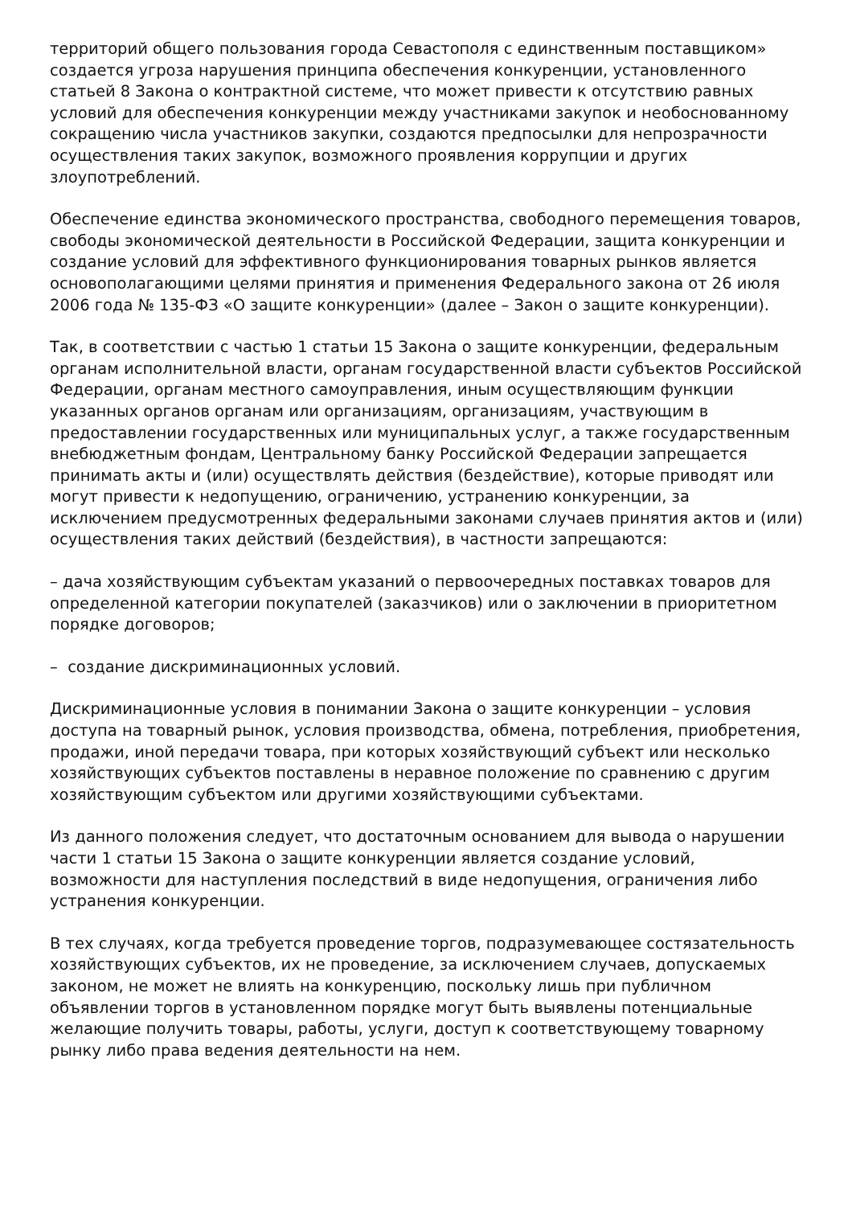территорий общего пользования города Севастополя с единственным поставщиком» создается угроза нарушения принципа обеспечения конкуренции, установленного статьей 8 Закона о контрактной системе, что может привести к отсутствию равных условий для обеспечения конкуренции между участниками закупок и необоснованному сокращению числа участников закупки, создаются предпосылки для непрозрачности осуществления таких закупок, возможного проявления коррупции и других злоупотреблений.
Обеспечение единства экономического пространства, свободного перемещения товаров, свободы экономической деятельности в Российской Федерации, защита конкуренции и создание условий для эффективного функционирования товарных рынков является основополагающими целями принятия и применения Федерального закона от 26 июля 2006 года № 135-ФЗ «О защите конкуренции» (далее – Закон о защите конкуренции).
Так, в соответствии с частью 1 статьи 15 Закона о защите конкуренции, федеральным органам исполнительной власти, органам государственной власти субъектов Российской Федерации, органам местного самоуправления, иным осуществляющим функции указанных органов органам или организациям, организациям, участвующим в предоставлении государственных или муниципальных услуг, а также государственным внебюджетным фондам, Центральному банку Российской Федерации запрещается принимать акты и (или) осуществлять действия (бездействие), которые приводят или могут привести к недопущению, ограничению, устранению конкуренции, за исключением предусмотренных федеральными законами случаев принятия актов и (или) осуществления таких действий (бездействия), в частности запрещаются:
– дача хозяйствующим субъектам указаний о первоочередных поставках товаров для определенной категории покупателей (заказчиков) или о заключении в приоритетном порядке договоров;
– создание дискриминационных условий.
Дискриминационные условия в понимании Закона о защите конкуренции – условия доступа на товарный рынок, условия производства, обмена, потребления, приобретения, продажи, иной передачи товара, при которых хозяйствующий субъект или несколько хозяйствующих субъектов поставлены в неравное положение по сравнению с другим хозяйствующим субъектом или другими хозяйствующими субъектами.
Из данного положения следует, что достаточным основанием для вывода о нарушении части 1 статьи 15 Закона о защите конкуренции является создание условий, возможности для наступления последствий в виде недопущения, ограничения либо устранения конкуренции.
В тех случаях, когда требуется проведение торгов, подразумевающее состязательность хозяйствующих субъектов, их не проведение, за исключением случаев, допускаемых законом, не может не влиять на конкуренцию, поскольку лишь при публичном объявлении торгов в установленном порядке могут быть выявлены потенциальные желающие получить товары, работы, услуги, доступ к соответствующему товарному рынку либо права ведения деятельности на нем.